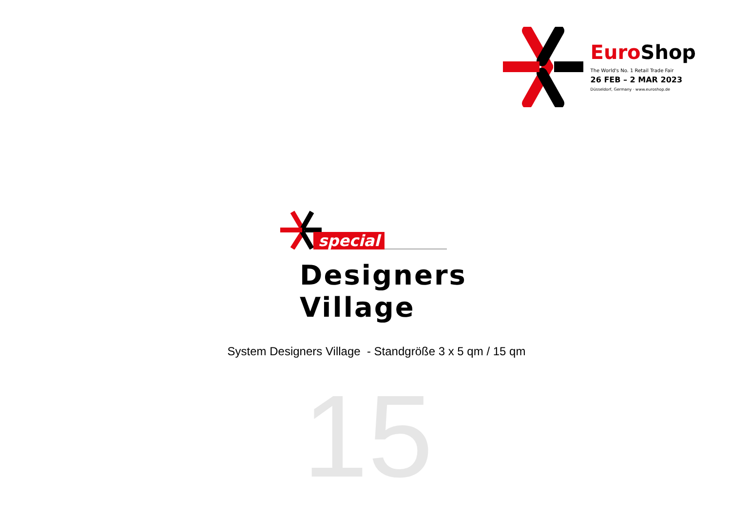Euro Shop
The World's No. 1 Retail Trade Fair
26 FEB – 2 MAR 2023
Düsseldorf, Germany · www.euroshop.de
special
Designers
Village
System Designers Village - Standgröße 3 x 5 qm / 15 qm
15